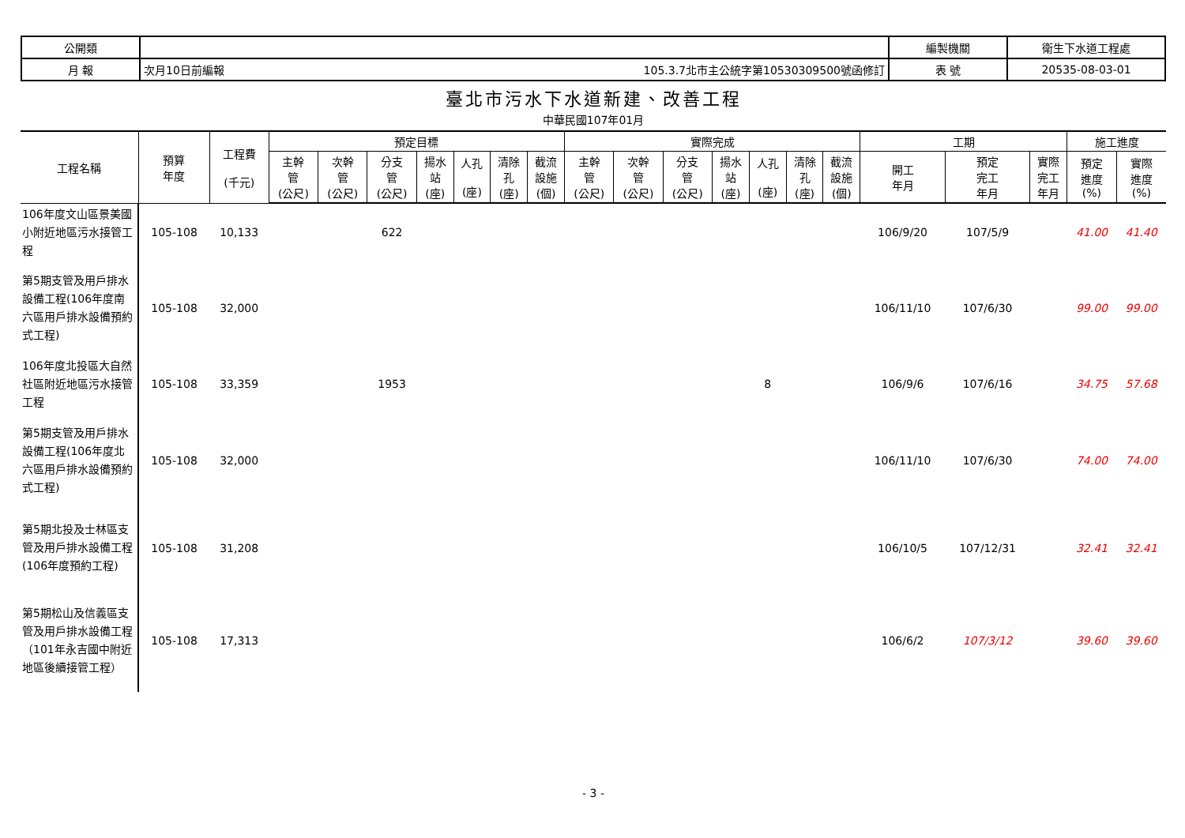| 公開類 | | | 編製機關 | 衛生下水道工程處 |
| 月 報 | 次月10日前編報 | 105.3.7北市主公統字第10530309500號函修訂 | 表 號 | 20535-08-03-01 |
臺北市污水下水道新建、改善工程
中華民國107年01月
| 工程名稱 | 預算 年度 | 工程費 (千元) | 預定目標 | | | | | | | 實際完成 | | | | | | | 工期 | | | 施工進度 | |
| --- | --- | --- | --- | --- | --- | --- | --- | --- | --- | --- | --- | --- | --- | --- | --- | --- | --- | --- | --- | --- | --- |
| | | | 主幹 管 (公尺) | 次幹 管 (公尺) | 分支 管 (公尺) | 揚水 站 (座) | 人孔 (座) | 清除 孔 (座) | 截流 設施 (個) | 主幹 管 (公尺) | 次幹 管 (公尺) | 分支 管 (公尺) | 揚水 站 (座) | 人孔 (座) | 清除 孔 (座) | 截流 設施 (個) | 開工 年月 | 預定 完工 年月 | 實際 完工 年月 | 預定 進度 (%) | 實際 進度 (%) |
| 106年度文山區景美國小附近地區污水接管工程 | 105-108 | 10,133 | | | 622 | | | | | | | | | | | | 106/9/20 | 107/5/9 | | 41.00 | 41.40 |
| 第5期支管及用戶排水設備工程(106年度南六區用戶排水設備預約式工程) | 105-108 | 32,000 | | | | | | | | | | | | | | | 106/11/10 | 107/6/30 | | 99.00 | 99.00 |
| 106年度北投區大自然社區附近地區污水接管工程 | 105-108 | 33,359 | | | 1953 | | | | | | | | | 8 | | | 106/9/6 | 107/6/16 | | 34.75 | 57.68 |
| 第5期支管及用戶排水設備工程(106年度北六區用戶排水設備預約式工程) | 105-108 | 32,000 | | | | | | | | | | | | | | | 106/11/10 | 107/6/30 | | 74.00 | 74.00 |
| 第5期北投及士林區支管及用戶排水設備工程(106年度預約工程) | 105-108 | 31,208 | | | | | | | | | | | | | | | 106/10/5 | 107/12/31 | | 32.41 | 32.41 |
| 第5期松山及信義區支管及用戶排水設備工程（101年永吉國中附近地區後續接管工程） | 105-108 | 17,313 | | | | | | | | | | | | | | | 106/6/2 | 107/3/12 | | 39.60 | 39.60 |
- 3 -